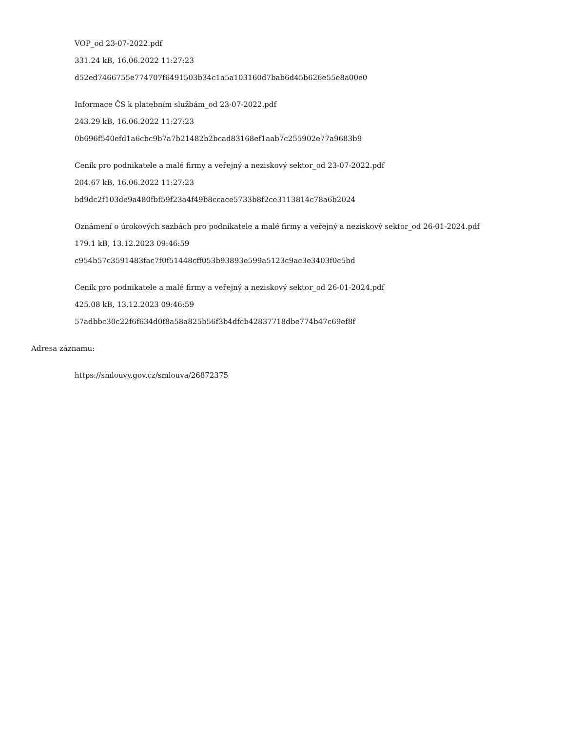VOP_od 23-07-2022.pdf
331.24 kB, 16.06.2022 11:27:23
d52ed7466755e774707f6491503b34c1a5a103160d7bab6d45b626e55e8a00e0
Informace ČS k platebním službám_od 23-07-2022.pdf
243.29 kB, 16.06.2022 11:27:23
0b696f540efd1a6cbc9b7a7b21482b2bcad83168ef1aab7c255902e77a9683b9
Ceník pro podnikatele a malé firmy a veřejný a neziskový sektor_od 23-07-2022.pdf
204.67 kB, 16.06.2022 11:27:23
bd9dc2f103de9a480fbf59f23a4f49b8ccace5733b8f2ce3113814c78a6b2024
Oznámení o úrokových sazbách pro podnikatele a malé firmy a veřejný a neziskový sektor_od 26-01-2024.pdf
179.1 kB, 13.12.2023 09:46:59
c954b57c3591483fac7f0f51448cff053b93893e599a5123c9ac3e3403f0c5bd
Ceník pro podnikatele a malé firmy a veřejný a neziskový sektor_od 26-01-2024.pdf
425.08 kB, 13.12.2023 09:46:59
57adbbc30c22f6f634d0f8a58a825b56f3b4dfcb42837718dbe774b47c69ef8f
Adresa záznamu:
https://smlouvy.gov.cz/smlouva/26872375